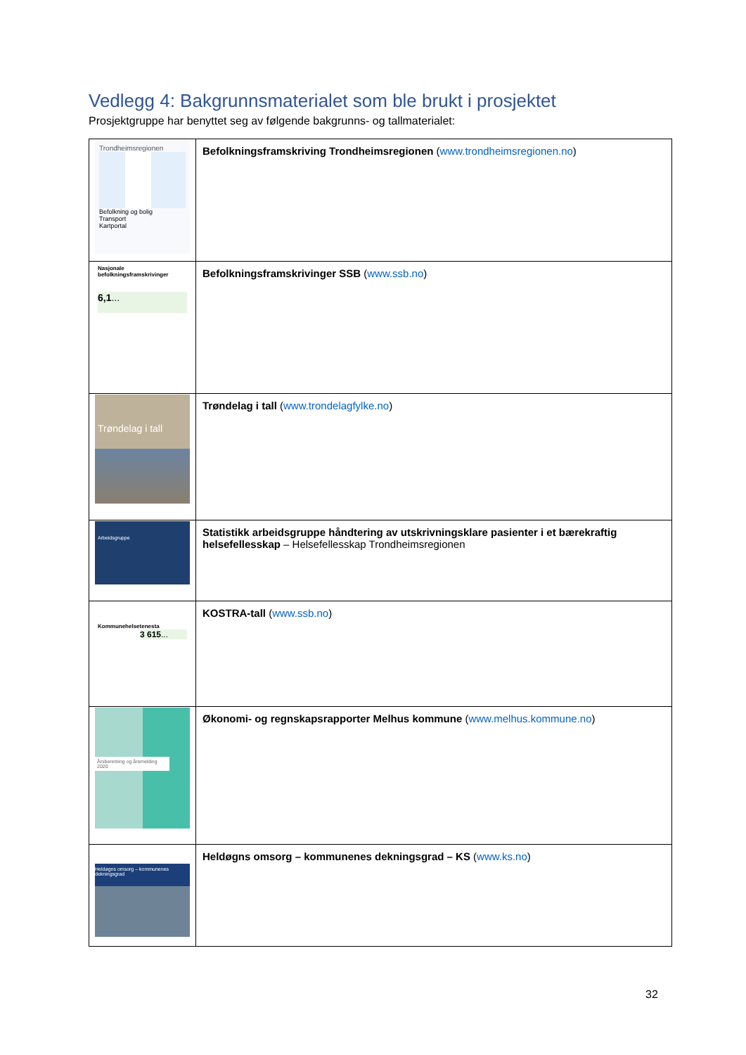Vedlegg 4: Bakgrunnsmaterialet som ble brukt i prosjektet
Prosjektgruppe har benyttet seg av følgende bakgrunns- og tallmaterialet:
| Trondheimsregionen Befolkning og bolig Transport Kartportal | Befolkningsframskriving Trondheimsregionen ( www.trondheimsregionen.no ) |
| Nasjonale befolkningsframskrivinger 6,1 ... | Befolkningsframskrivinger SSB ( www.ssb.no ) |
| Trøndelag i tall | Trøndelag i tall ( www.trondelagfylke.no ) |
| Arbeidsgruppe | Statistikk arbeidsgruppe håndtering av utskrivningsklare pasienter i et bærekraftig helsefellesskap – Helsefellesskap Trondheimsregionen |
| Kommunehelsetenesta 3 615 ... | KOSTRA-tall ( www.ssb.no ) |
| Årsberetning og årsmelding 2020 | Økonomi- og regnskapsrapporter Melhus kommune ( www.melhus.kommune.no ) |
| Heldøgns omsorg – kommunenes dekningsgrad | Heldøgns omsorg – kommunenes dekningsgrad – KS ( www.ks.no ) |
32